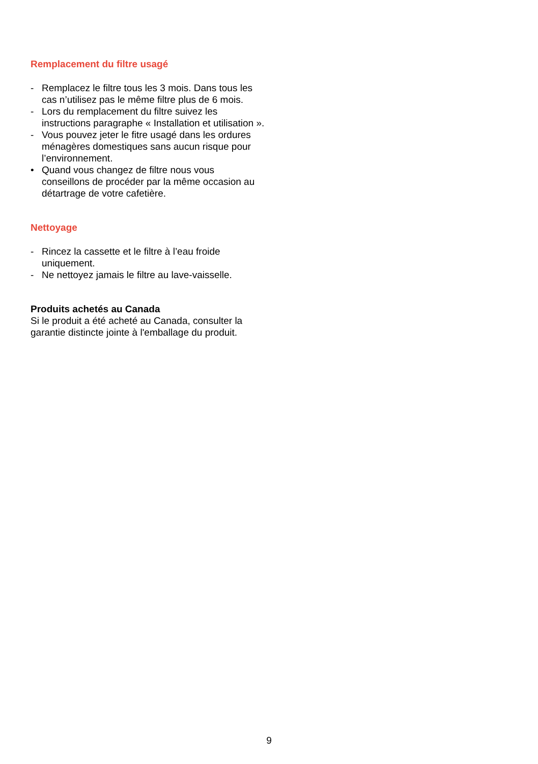Remplacement du filtre usagé
- Remplacez le filtre tous les 3 mois. Dans tous les cas n’utilisez pas le même filtre plus de 6 mois.
- Lors du remplacement du filtre suivez les instructions paragraphe « Installation et utilisation ».
- Vous pouvez jeter le fitre usagé dans les ordures ménagères domestiques sans aucun risque pour l’environnement.
• Quand vous changez de filtre nous vous conseillons de procéder par la même occasion au détartrage de votre cafetière.
Nettoyage
- Rincez la cassette et le filtre à l’eau froide uniquement.
- Ne nettoyez jamais le filtre au lave-vaisselle.
Produits achetés au Canada
Si le produit a été acheté au Canada, consulter la garantie distincte jointe à l'emballage du produit.
9